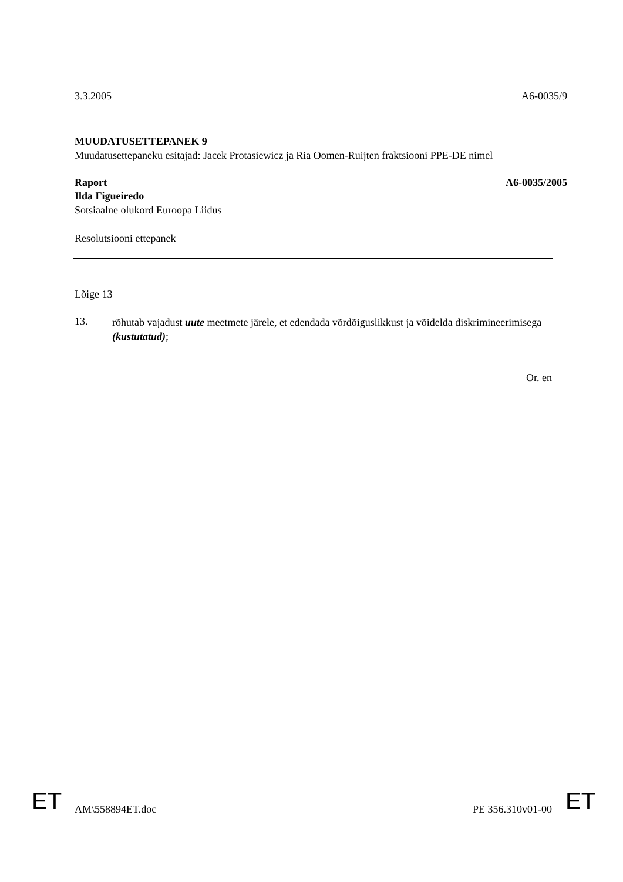3.3.2005 A6-0035/9
MUUDATUSETTEPANEK 9
Muudatusettepaneku esitajad: Jacek Protasiewicz ja Ria Oomen-Ruijten fraktsiooni PPE-DE nimel
Raport A6-0035/2005
Ilda Figueiredo
Sotsiaalne olukord Euroopa Liidus
Resolutsiooni ettepanek
Lõige 13
13.
rõhutab vajadust uute meetmete järele, et edendada võrdõiguslikkust ja võidelda diskrimineerimisega (kustutatud);
Or. en
AM\558894ET.doc PE 356.310v01-00
ET ET